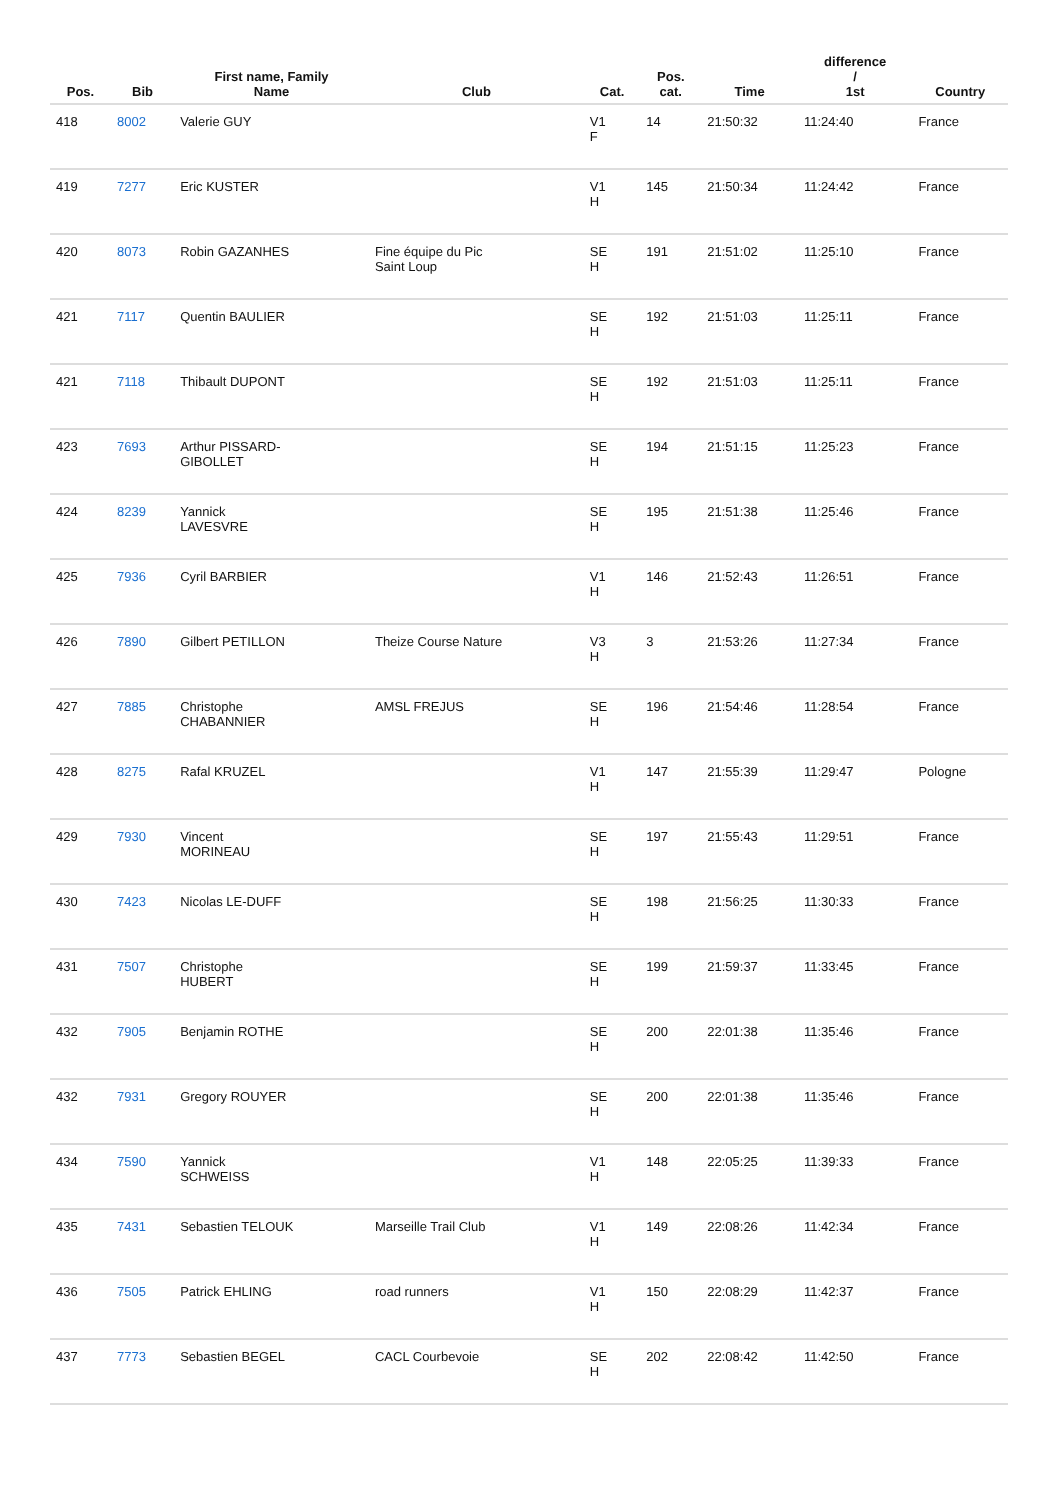| Pos. | Bib | First name, Family Name | Club | Cat. | Pos. cat. | Time | difference / 1st | Country |
| --- | --- | --- | --- | --- | --- | --- | --- | --- |
| 418 | 8002 | Valerie GUY | | V1 F | 14 | 21:50:32 | 11:24:40 | France |
| 419 | 7277 | Eric KUSTER | | V1 H | 145 | 21:50:34 | 11:24:42 | France |
| 420 | 8073 | Robin GAZANHES | Fine équipe du Pic Saint Loup | SE H | 191 | 21:51:02 | 11:25:10 | France |
| 421 | 7117 | Quentin BAULIER | | SE H | 192 | 21:51:03 | 11:25:11 | France |
| 421 | 7118 | Thibault DUPONT | | SE H | 192 | 21:51:03 | 11:25:11 | France |
| 423 | 7693 | Arthur PISSARD- GIBOLLET | | SE H | 194 | 21:51:15 | 11:25:23 | France |
| 424 | 8239 | Yannick LAVESVRE | | SE H | 195 | 21:51:38 | 11:25:46 | France |
| 425 | 7936 | Cyril BARBIER | | V1 H | 146 | 21:52:43 | 11:26:51 | France |
| 426 | 7890 | Gilbert PETILLON | Theize Course Nature | V3 H | 3 | 21:53:26 | 11:27:34 | France |
| 427 | 7885 | Christophe CHABANNIER | AMSL FREJUS | SE H | 196 | 21:54:46 | 11:28:54 | France |
| 428 | 8275 | Rafal KRUZEL | | V1 H | 147 | 21:55:39 | 11:29:47 | Pologne |
| 429 | 7930 | Vincent MORINEAU | | SE H | 197 | 21:55:43 | 11:29:51 | France |
| 430 | 7423 | Nicolas LE-DUFF | | SE H | 198 | 21:56:25 | 11:30:33 | France |
| 431 | 7507 | Christophe HUBERT | | SE H | 199 | 21:59:37 | 11:33:45 | France |
| 432 | 7905 | Benjamin ROTHE | | SE H | 200 | 22:01:38 | 11:35:46 | France |
| 432 | 7931 | Gregory ROUYER | | SE H | 200 | 22:01:38 | 11:35:46 | France |
| 434 | 7590 | Yannick SCHWEISS | | V1 H | 148 | 22:05:25 | 11:39:33 | France |
| 435 | 7431 | Sebastien TELOUK | Marseille Trail Club | V1 H | 149 | 22:08:26 | 11:42:34 | France |
| 436 | 7505 | Patrick EHLING | road runners | V1 H | 150 | 22:08:29 | 11:42:37 | France |
| 437 | 7773 | Sebastien BEGEL | CACL Courbevoie | SE H | 202 | 22:08:42 | 11:42:50 | France |